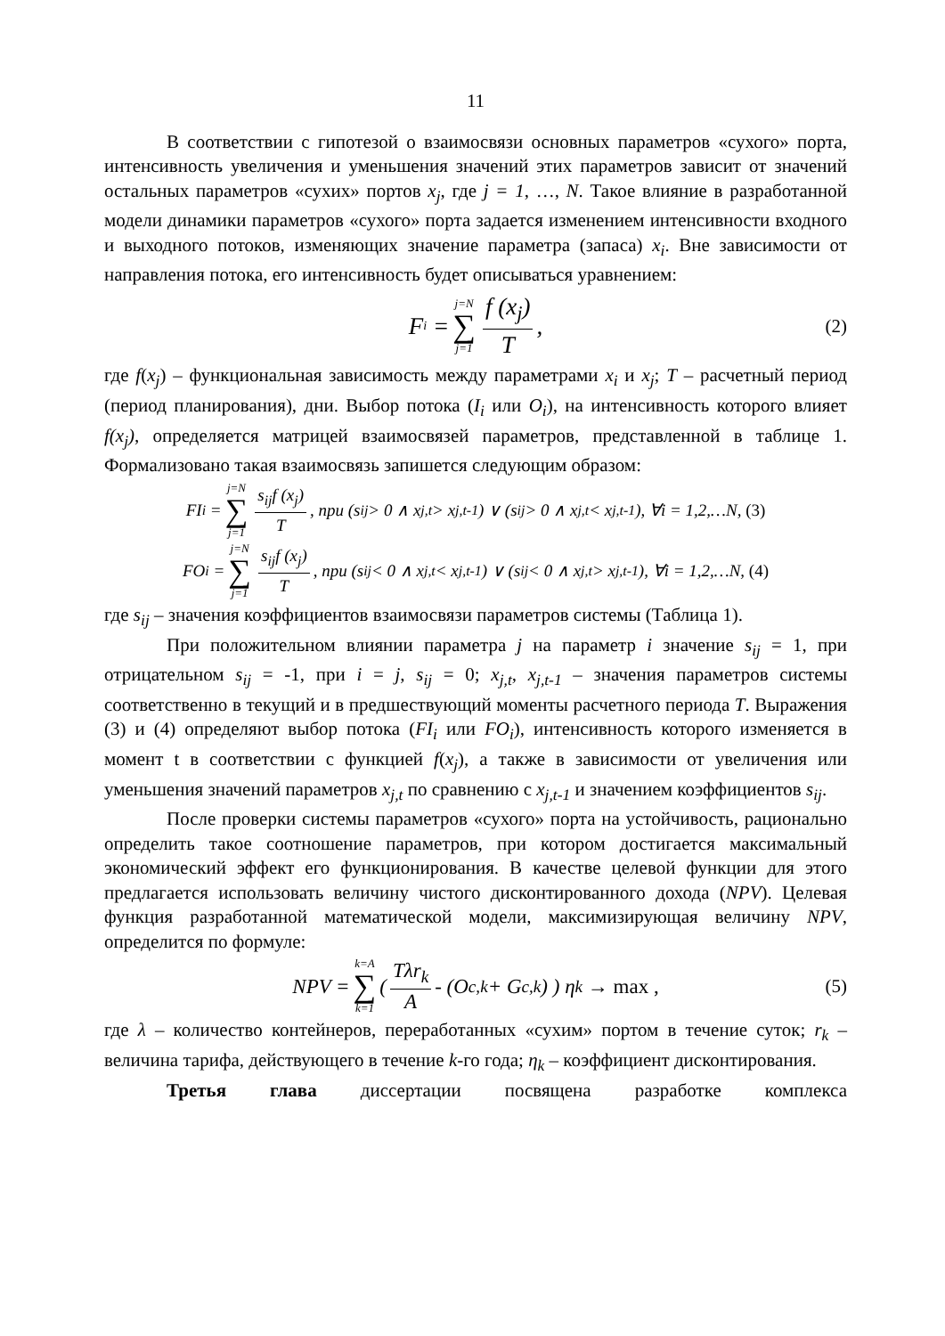11
В соответствии с гипотезой о взаимосвязи основных параметров «сухого» порта, интенсивность увеличения и уменьшения значений этих параметров зависит от значений остальных параметров «сухих» портов x<sub>j</sub>, где j = 1, …, N. Такое влияние в разработанной модели динамики параметров «сухого» порта задается изменением интенсивности входного и выходного потоков, изменяющих значение параметра (запаса) x<sub>i</sub>. Вне зависимости от направления потока, его интенсивность будет описываться уравнением:
F<sub>i</sub> = j=N ∑ j=1 f (x<sub>j</sub>) T, (2)
где f(x<sub>j</sub>) – функциональная зависимость между параметрами x<sub>i</sub> и x<sub>j</sub>; T – расчетный период (период планирования), дни. Выбор потока (I<sub>i</sub> или O<sub>i</sub>), на интенсивность которого влияет f(x<sub>j</sub>), определяется матрицей взаимосвязей параметров, представленной в таблице 1. Формализовано такая взаимосвязь запишется следующим образом:
FI<sub>i</sub> = j=N ∑ j=1 s<sub>ij</sub>f (x<sub>j</sub>) T, при (s<sub>ij</sub> > 0 ∧ x<sub>j,t</sub> > x<sub>j,t-1</sub>) ∨ (s<sub>ij</sub> > 0 ∧ x<sub>j,t</sub> < x<sub>j,t-1</sub>), ∀i = 1,2,…N, (3)
FO<sub>i</sub> = j=N ∑ j=1 s<sub>ij</sub>f (x<sub>j</sub>) T, при (s<sub>ij</sub> < 0 ∧ x<sub>j,t</sub> < x<sub>j,t-1</sub>) ∨ (s<sub>ij</sub> < 0 ∧ x<sub>j,t</sub> > x<sub>j,t-1</sub>), ∀i = 1,2,…N, (4)
где s<sub>ij</sub> – значения коэффициентов взаимосвязи параметров системы (Таблица 1).
При положительном влиянии параметра j на параметр i значение s<sub>ij</sub> = 1, при отрицательном s<sub>ij</sub> = -1, при i = j, s<sub>ij</sub> = 0; x<sub>j,t</sub>, x<sub>j,t-1</sub> – значения параметров системы соответственно в текущий и в предшествующий моменты расчетного периода T. Выражения (3) и (4) определяют выбор потока (FI<sub>i</sub> или FO<sub>i</sub>), интенсивность которого изменяется в момент t в соответствии с функцией f(x<sub>j</sub>), а также в зависимости от увеличения или уменьшения значений параметров x<sub>j,t</sub> по сравнению с x<sub>j,t-1</sub> и значением коэффициентов s<sub>ij</sub>.
После проверки системы параметров «сухого» порта на устойчивость, рационально определить такое соотношение параметров, при котором достигается максимальный экономический эффект его функционирования. В качестве целевой функции для этого предлагается использовать величину чистого дисконтированного дохода (NPV). Целевая функция разработанной математической модели, максимизирующая величину NPV, определится по формуле:
NPV = k=A ∑ k=1 ( Tλr<sub>k</sub> A - (O<sub>c,k</sub> + G<sub>c,k</sub>) ) η<sub>k</sub> → max , (5)
где λ – количество контейнеров, переработанных «сухим» портом в течение суток; r<sub>k</sub> – величина тарифа, действующего в течение k-го года; η<sub>k</sub> – коэффициент дисконтирования.
Третья глава диссертации посвящена разработке комплекса